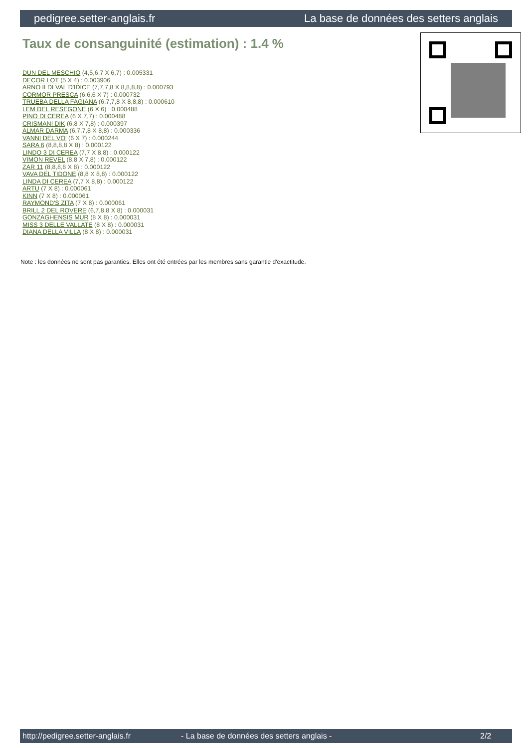pedigree.setter-anglais.fr La base de données des setters anglais
Taux de consanguinité (estimation) : 1.4 %
DUN DEL MESCHIO (4,5,6,7 X 6,7) : 0.005331
DECOR LOT (5 X 4) : 0.003906
ARNO II DI VAL D'IDICE (7,7,7,8 X 8,8,8,8) : 0.000793
CORMOR PRESCA (6,6,6 X 7) : 0.000732
TRUEBA DELLA FAGIANA (6,7,7,8 X 8,8,8) : 0.000610
LEM DEL RESEGONE (6 X 6) : 0.000488
PINO DI CEREA (6 X 7,7) : 0.000488
CRISMANI DIK (6,8 X 7,8) : 0.000397
ALMAR DARMA (6,7,7,8 X 8,8) : 0.000336
VANNI DEL VO' (6 X 7) : 0.000244
SARA 6 (8,8,8,8 X 8) : 0.000122
LINDO 3 DI CEREA (7,7 X 8,8) : 0.000122
VIMON REVEL (8,8 X 7,8) : 0.000122
ZAR 11 (8,8,8,8 X 8) : 0.000122
VAVA DEL TIDONE (8,8 X 8,8) : 0.000122
LINDA DI CEREA (7,7 X 8,8) : 0.000122
ARTU (7 X 8) : 0.000061
KINN (7 X 8) : 0.000061
RAYMOND'S ZITA (7 X 8) : 0.000061
BRILL 2 DEL ROVERE (6,7,8,8 X 8) : 0.000031
GONZAGHENSIS MUR (8 X 8) : 0.000031
MISS 3 DELLE VALLATE (8 X 8) : 0.000031
DIANA DELLA VILLA (8 X 8) : 0.000031
Note : les données ne sont pas garanties. Elles ont été entrées par les membres sans garantie d'exactitude.
http://pedigree.setter-anglais.fr - La base de données des setters anglais - 2/2